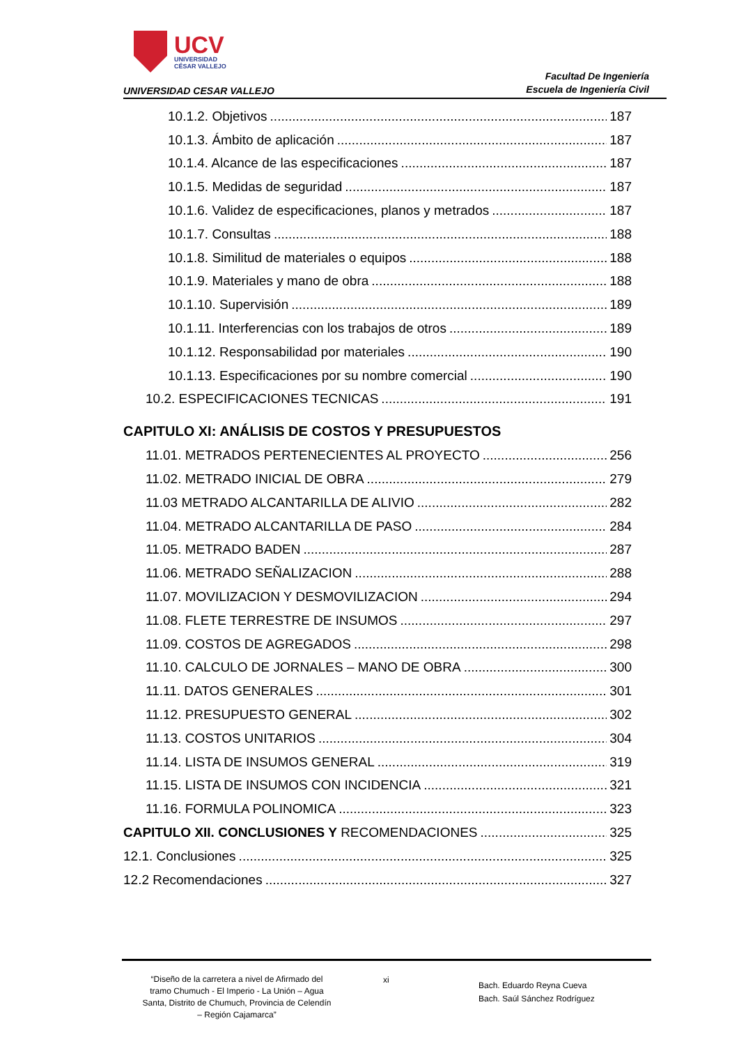UCV
UNIVERSIDAD
CÉSAR VALLEJO
UNIVERSIDAD CESAR VALLEJO
Facultad De Ingeniería
Escuela de Ingeniería Civil
10.1.2. Objetivos 187
10.1.3. Ámbito de aplicación 187
10.1.4. Alcance de las especificaciones 187
10.1.5. Medidas de seguridad 187
10.1.6. Validez de especificaciones, planos y metrados 187
10.1.7. Consultas 188
10.1.8. Similitud de materiales o equipos 188
10.1.9. Materiales y mano de obra 188
10.1.10. Supervisión 189
10.1.11. Interferencias con los trabajos de otros 189
10.1.12. Responsabilidad por materiales 190
10.1.13. Especificaciones por su nombre comercial 190
10.2. ESPECIFICACIONES TECNICAS 191
CAPITULO XI: ANÁLISIS DE COSTOS Y PRESUPUESTOS
11.01. METRADOS PERTENECIENTES AL PROYECTO 256
11.02. METRADO INICIAL DE OBRA 279
11.03 METRADO ALCANTARILLA DE ALIVIO 282
11.04. METRADO ALCANTARILLA DE PASO 284
11.05. METRADO BADEN 287
11.06. METRADO SEÑALIZACION 288
11.07. MOVILIZACION Y DESMOVILIZACION 294
11.08. FLETE TERRESTRE DE INSUMOS 297
11.09. COSTOS DE AGREGADOS 298
11.10. CALCULO DE JORNALES – MANO DE OBRA 300
11.11. DATOS GENERALES 301
11.12. PRESUPUESTO GENERAL 302
11.13. COSTOS UNITARIOS 304
11.14. LISTA DE INSUMOS GENERAL 319
11.15. LISTA DE INSUMOS CON INCIDENCIA 321
11.16. FORMULA POLINOMICA 323
CAPITULO XII. CONCLUSIONES Y RECOMENDACIONES 325
12.1. Conclusiones 325
12.2 Recomendaciones 327
“Diseño de la carretera a nivel de Afirmado del tramo Chumuch - El Imperio - La Unión – Agua Santa, Distrito de Chumuch, Provincia de Celendín – Región Cajamarca”
xi
Bach. Eduardo Reyna Cueva
Bach. Saúl Sánchez Rodríguez